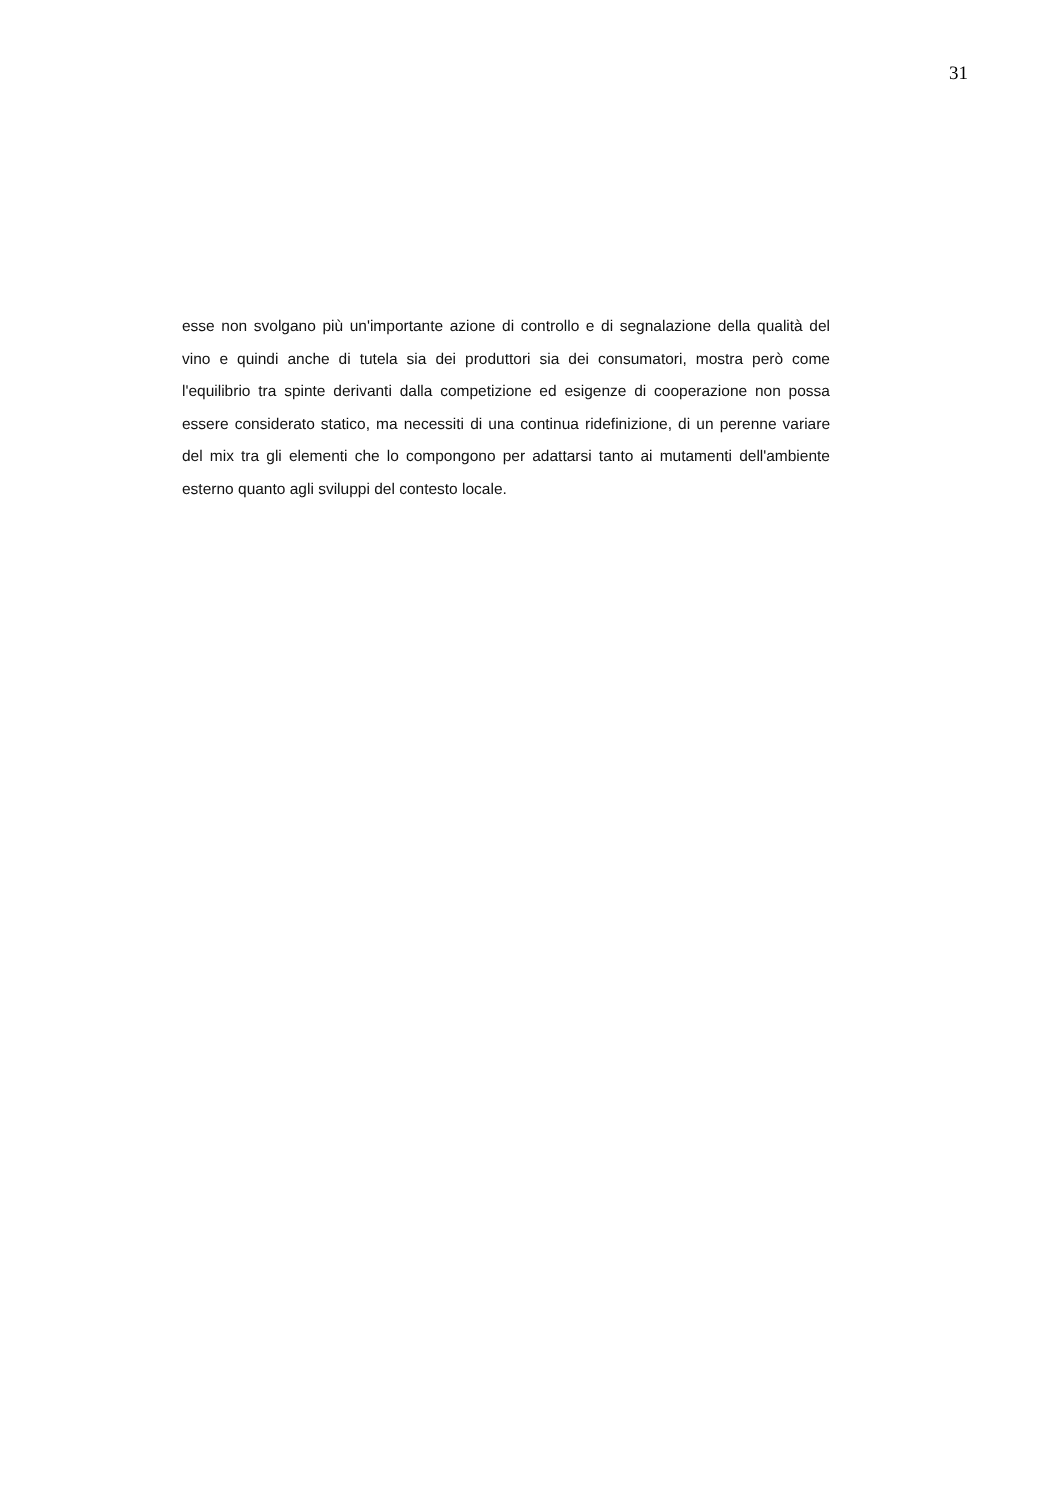31
esse non svolgano più un'importante azione di controllo e di segnalazione della qualità del vino e quindi anche di tutela sia dei produttori sia dei consumatori, mostra però come l'equilibrio tra spinte derivanti dalla competizione ed esigenze di cooperazione non possa essere considerato statico, ma necessiti di una continua ridefinizione, di un perenne variare del mix tra gli elementi che lo compongono per adattarsi tanto ai mutamenti dell'ambiente esterno quanto agli sviluppi del contesto locale.